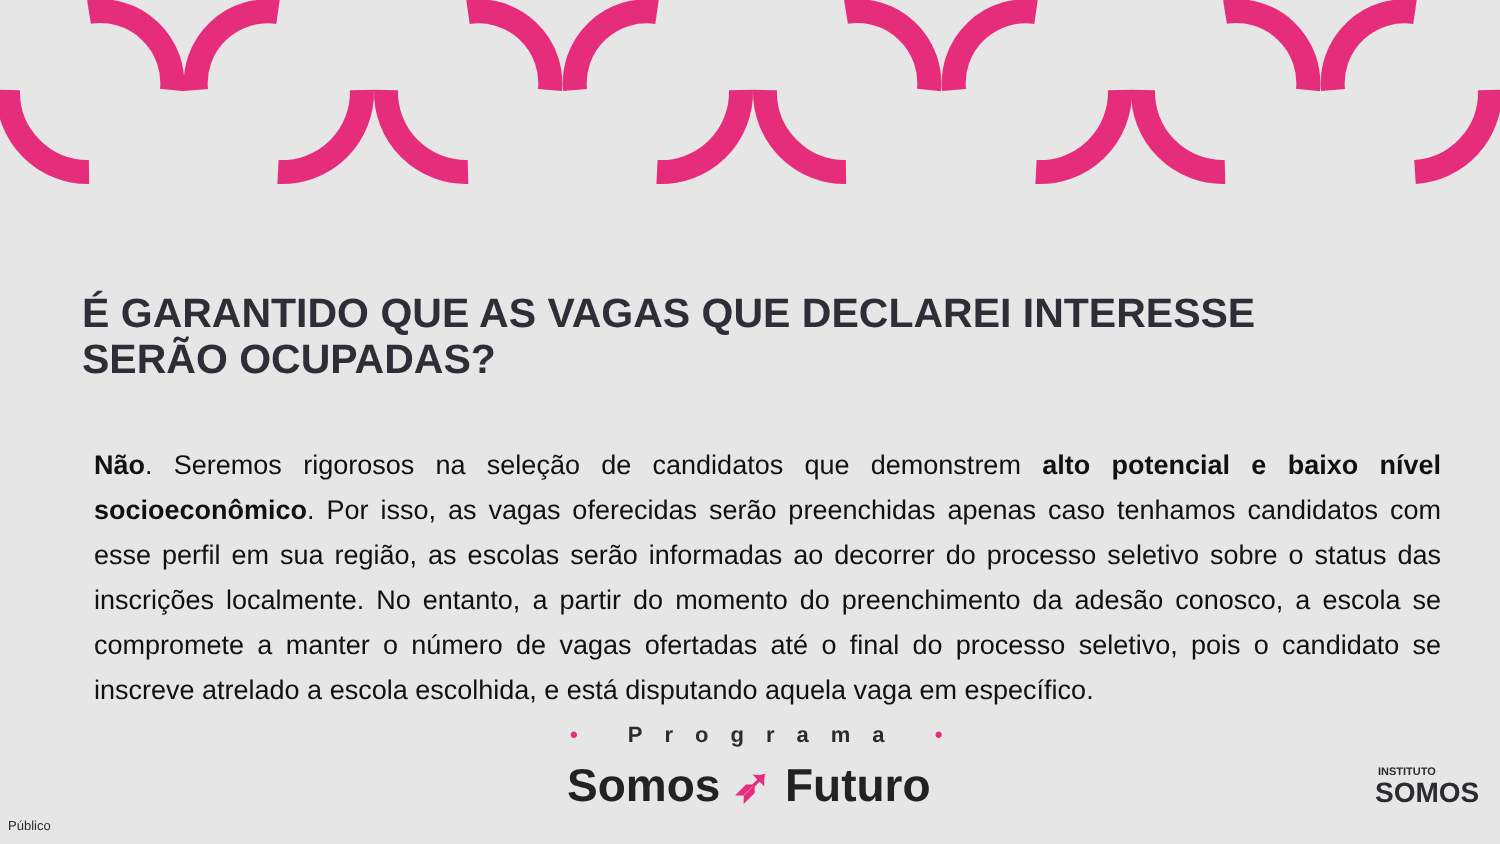É GARANTIDO QUE AS VAGAS QUE DECLAREI INTERESSE SERÃO OCUPADAS?
Não. Seremos rigorosos na seleção de candidatos que demonstrem alto potencial e baixo nível socioeconômico. Por isso, as vagas oferecidas serão preenchidas apenas caso tenhamos candidatos com esse perfil em sua região, as escolas serão informadas ao decorrer do processo seletivo sobre o status das inscrições localmente. No entanto, a partir do momento do preenchimento da adesão conosco, a escola se compromete a manter o número de vagas ofertadas até o final do processo seletivo, pois o candidato se inscreve atrelado a escola escolhida, e está disputando aquela vaga em específico.
• Programa •
Somos ➶ Futuro INSTITUTO
SOMOS
Público